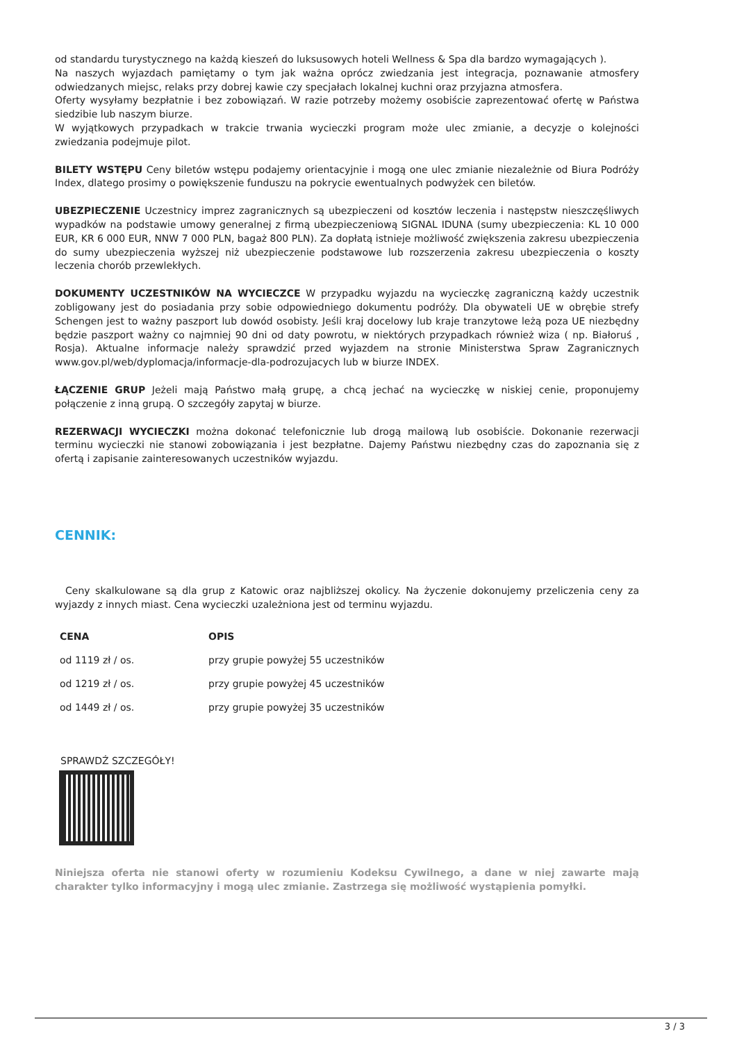od standardu turystycznego na każdą kieszeń do luksusowych hoteli Wellness & Spa dla bardzo wymagających ).
Na naszych wyjazdach pamiętamy o tym jak ważna oprócz zwiedzania jest integracja, poznawanie atmosfery odwiedzanych miejsc, relaks przy dobrej kawie czy specjałach lokalnej kuchni oraz przyjazna atmosfera.
Oferty wysyłamy bezpłatnie i bez zobowiązań. W razie potrzeby możemy osobiście zaprezentować ofertę w Państwa siedzibie lub naszym biurze.
W wyjątkowych przypadkach w trakcie trwania wycieczki program może ulec zmianie, a decyzje o kolejności zwiedzania podejmuje pilot.
BILETY WSTĘPU Ceny biletów wstępu podajemy orientacyjnie i mogą one ulec zmianie niezależnie od Biura Podróży Index, dlatego prosimy o powiększenie funduszu na pokrycie ewentualnych podwyżek cen biletów.
UBEZPIECZENIE Uczestnicy imprez zagranicznych są ubezpieczeni od kosztów leczenia i następstw nieszczęśliwych wypadków na podstawie umowy generalnej z firmą ubezpieczeniową SIGNAL IDUNA (sumy ubezpieczenia: KL 10 000 EUR, KR 6 000 EUR, NNW 7 000 PLN, bagaż 800 PLN). Za dopłatą istnieje możliwość zwiększenia zakresu ubezpieczenia do sumy ubezpieczenia wyższej niż ubezpieczenie podstawowe lub rozszerzenia zakresu ubezpieczenia o koszty leczenia chorób przewlekłych.
DOKUMENTY UCZESTNIKÓW NA WYCIECZCE W przypadku wyjazdu na wycieczkę zagraniczną każdy uczestnik zobligowany jest do posiadania przy sobie odpowiedniego dokumentu podróży. Dla obywateli UE w obrębie strefy Schengen jest to ważny paszport lub dowód osobisty. Jeśli kraj docelowy lub kraje tranzytowe leżą poza UE niezbędny będzie paszport ważny co najmniej 90 dni od daty powrotu, w niektórych przypadkach również wiza ( np. Białoruś , Rosja). Aktualne informacje należy sprawdzić przed wyjazdem na stronie Ministerstwa Spraw Zagranicznych www.gov.pl/web/dyplomacja/informacje-dla-podrozujacych lub w biurze INDEX.
ŁĄCZENIE GRUP Jeżeli mają Państwo małą grupę, a chcą jechać na wycieczkę w niskiej cenie, proponujemy połączenie z inną grupą. O szczegóły zapytaj w biurze.
REZERWACJI WYCIECZKI można dokonać telefonicznie lub drogą mailową lub osobiście. Dokonanie rezerwacji terminu wycieczki nie stanowi zobowiązania i jest bezpłatne. Dajemy Państwu niezbędny czas do zapoznania się z ofertą i zapisanie zainteresowanych uczestników wyjazdu.
CENNIK:
Ceny skalkulowane są dla grup z Katowic oraz najbliższej okolicy. Na życzenie dokonujemy przeliczenia ceny za wyjazdy z innych miast. Cena wycieczki uzależniona jest od terminu wyjazdu.
| CENA | OPIS |
| --- | --- |
| od 1119 zł / os. | przy grupie powyżej 55 uczestników |
| od 1219 zł / os. | przy grupie powyżej 45 uczestników |
| od 1449 zł / os. | przy grupie powyżej 35 uczestników |
SPRAWDŹ SZCZEGÓŁY!
Niniejsza oferta nie stanowi oferty w rozumieniu Kodeksu Cywilnego, a dane w niej zawarte mają charakter tylko informacyjny i mogą ulec zmianie. Zastrzega się możliwość wystąpienia pomyłki.
3 / 3